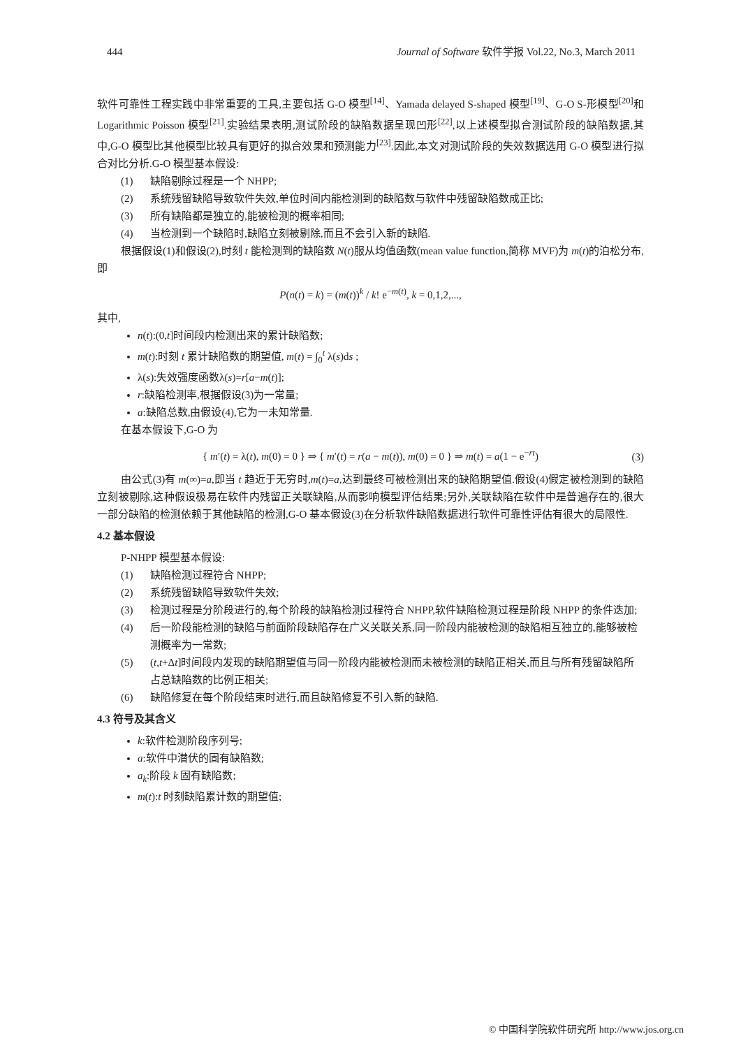444 Journal of Software 软件学报 Vol.22, No.3, March 2011
软件可靠性工程实践中非常重要的工具,主要包括 G-O 模型<sup>[14]</sup>、Yamada delayed S-shaped 模型<sup>[19]</sup>、G-O S-形模型<sup>[20]</sup>和 Logarithmic Poisson 模型<sup>[21]</sup>.实验结果表明,测试阶段的缺陷数据呈现凹形<sup>[22]</sup>,以上述模型拟合测试阶段的缺陷数据,其中,G-O 模型比其他模型比较具有更好的拟合效果和预测能力<sup>[23]</sup>.因此,本文对测试阶段的失效数据选用 G-O 模型进行拟合对比分析.G-O 模型基本假设:
(1) 缺陷剔除过程是一个 NHPP;
(2) 系统残留缺陷导致软件失效,单位时间内能检测到的缺陷数与软件中残留缺陷数成正比;
(3) 所有缺陷都是独立的,能被检测的概率相同;
(4) 当检测到一个缺陷时,缺陷立刻被剔除,而且不会引入新的缺陷.
根据假设(1)和假设(2),时刻 t 能检测到的缺陷数 N(t)服从均值函数(mean value function,简称 MVF)为 m(t)的泊松分布,即
P(n(t) = k) = (m(t))<sup>k</sup> / k! e<sup>−m(t)</sup>, k = 0,1,2,...,
其中,
n(t):(0,t]时间段内检测出来的累计缺陷数;
m(t):时刻 t 累计缺陷数的期望值, m(t) = ∫<sub>0</sub><sup>t</sup> λ(s)ds ;
λ(s):失效强度函数λ(s)=r[a−m(t)];
r:缺陷检测率,根据假设(3)为一常量;
a:缺陷总数,由假设(4),它为一未知常量.
在基本假设下,G-O 为
{ m′(t) = λ(t), m(0) = 0 } ⇒ { m′(t) = r(a − m(t)), m(0) = 0 } ⇒ m(t) = a(1 − e<sup>−rt</sup>) (3)
由公式(3)有 m(∞)=a,即当 t 趋近于无穷时,m(t)=a,达到最终可被检测出来的缺陷期望值.假设(4)假定被检测到的缺陷立刻被剔除,这种假设极易在软件内残留正关联缺陷,从而影响模型评估结果;另外,关联缺陷在软件中是普遍存在的,很大一部分缺陷的检测依赖于其他缺陷的检测,G-O 基本假设(3)在分析软件缺陷数据进行软件可靠性评估有很大的局限性.
4.2 基本假设
P-NHPP 模型基本假设:
(1) 缺陷检测过程符合 NHPP;
(2) 系统残留缺陷导致软件失效;
(3) 检测过程是分阶段进行的,每个阶段的缺陷检测过程符合 NHPP,软件缺陷检测过程是阶段 NHPP 的条件迭加;
(4) 后一阶段能检测的缺陷与前面阶段缺陷存在广义关联关系,同一阶段内能被检测的缺陷相互独立的,能够被检测概率为一常数;
(5) (t,t+Δt]时间段内发现的缺陷期望值与同一阶段内能被检测而未被检测的缺陷正相关,而且与所有残留缺陷所占总缺陷数的比例正相关;
(6) 缺陷修复在每个阶段结束时进行,而且缺陷修复不引入新的缺陷.
4.3 符号及其含义
k:软件检测阶段序列号;
a:软件中潜伏的固有缺陷数;
a<sub>k</sub>:阶段 k 固有缺陷数;
m(t):t 时刻缺陷累计数的期望值;
© 中国科学院软件研究所 http://www.jos.org.cn